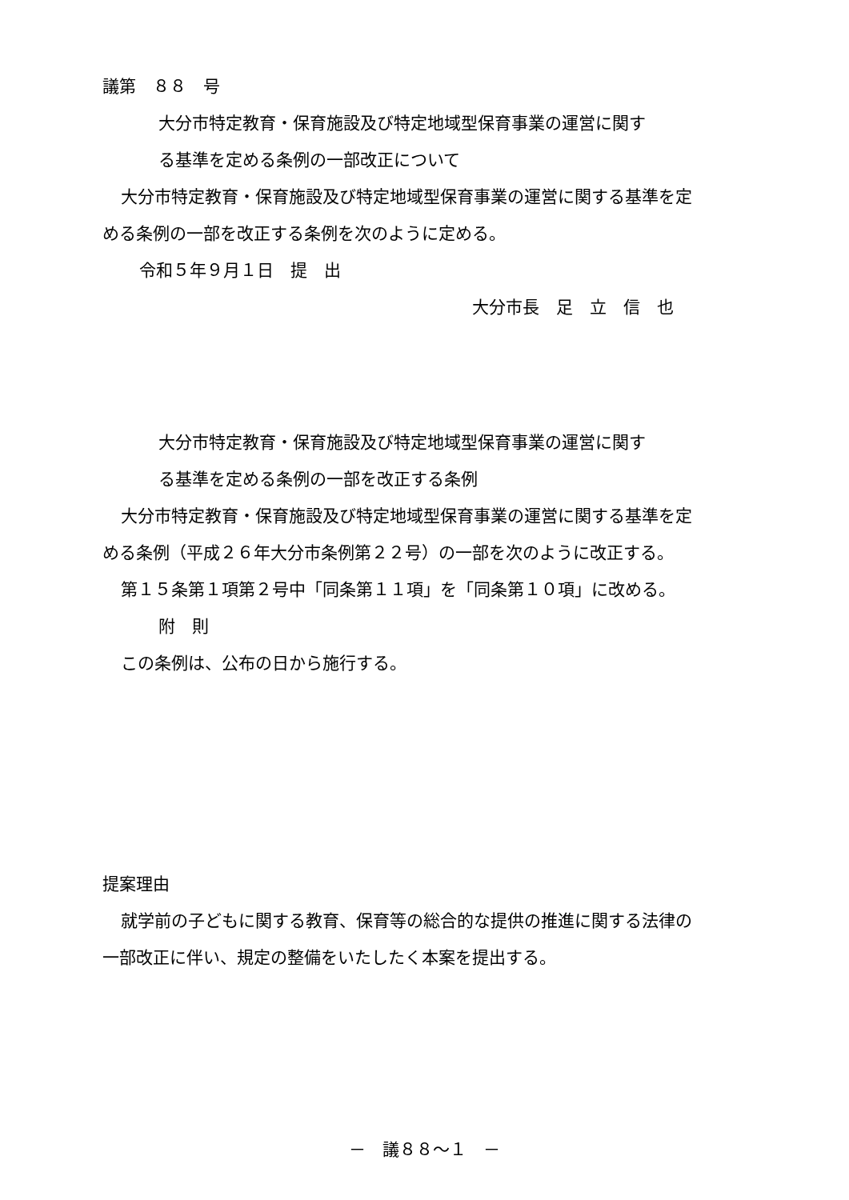議第　８８　号
大分市特定教育・保育施設及び特定地域型保育事業の運営に関す
る基準を定める条例の一部改正について
大分市特定教育・保育施設及び特定地域型保育事業の運営に関する基準を定
める条例の一部を改正する条例を次のように定める。
令和５年９月１日　提　出
大分市長　足　立　信　也
大分市特定教育・保育施設及び特定地域型保育事業の運営に関す
る基準を定める条例の一部を改正する条例
大分市特定教育・保育施設及び特定地域型保育事業の運営に関する基準を定
める条例（平成２６年大分市条例第２２号）の一部を次のように改正する。
第１５条第１項第２号中「同条第１１項」を「同条第１０項」に改める。
附　則
この条例は、公布の日から施行する。
提案理由
就学前の子どもに関する教育、保育等の総合的な提供の推進に関する法律の
一部改正に伴い、規定の整備をいたしたく本案を提出する。
－　議８８～１　－